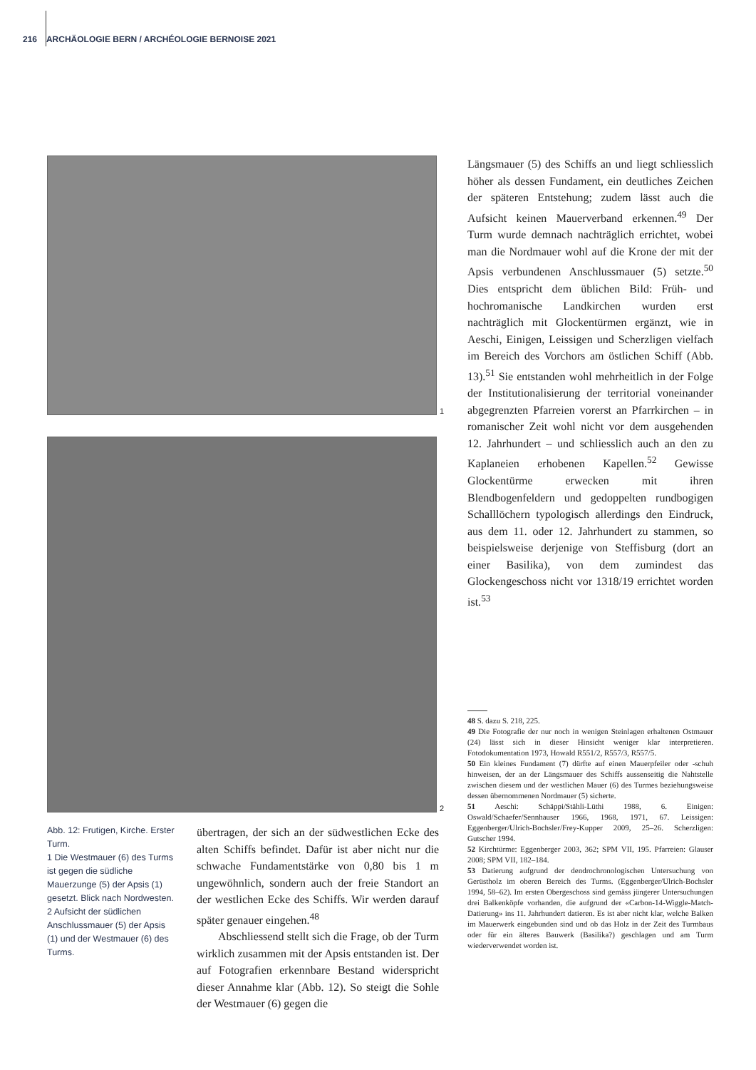216 ARCHÄOLOGIE BERN / ARCHÉOLOGIE BERNOISE 2021
1
2
Abb. 12: Frutigen, Kirche. Erster Turm.
1 Die Westmauer (6) des Turms ist gegen die südliche Mauerzunge (5) der Apsis (1) gesetzt. Blick nach Nordwesten.
2 Aufsicht der südlichen Anschlussmauer (5) der Apsis (1) und der Westmauer (6) des Turms.
übertragen, der sich an der südwestlichen Ecke des alten Schiffs befindet. Dafür ist aber nicht nur die schwache Fundamentstärke von 0,80 bis 1 m ungewöhnlich, sondern auch der freie Standort an der westlichen Ecke des Schiffs. Wir werden darauf später genauer eingehen.<sup>48</sup>
Abschliessend stellt sich die Frage, ob der Turm wirklich zusammen mit der Apsis entstanden ist. Der auf Fotografien erkennbare Bestand widerspricht dieser Annahme klar (Abb. 12). So steigt die Sohle der Westmauer (6) gegen die
Längsmauer (5) des Schiffs an und liegt schliesslich höher als dessen Fundament, ein deutliches Zeichen der späteren Entstehung; zudem lässt auch die Aufsicht keinen Mauerverband erkennen.<sup>49</sup> Der Turm wurde demnach nachträglich errichtet, wobei man die Nordmauer wohl auf die Krone der mit der Apsis verbundenen Anschlussmauer (5) setzte.<sup>50</sup> Dies entspricht dem üblichen Bild: Früh- und hochromanische Landkirchen wurden erst nachträglich mit Glockentürmen ergänzt, wie in Aeschi, Einigen, Leissigen und Scherzligen vielfach im Bereich des Vorchors am östlichen Schiff (Abb. 13).<sup>51</sup> Sie entstanden wohl mehrheitlich in der Folge der Institutionalisierung der territorial voneinander abgegrenzten Pfarreien vorerst an Pfarrkirchen – in romanischer Zeit wohl nicht vor dem ausgehenden 12. Jahrhundert – und schliesslich auch an den zu Kaplaneien erhobenen Kapellen.<sup>52</sup> Gewisse Glockentürme erwecken mit ihren Blendbogenfeldern und gedoppelten rundbogigen Schalllöchern typologisch allerdings den Eindruck, aus dem 11. oder 12. Jahrhundert zu stammen, so beispielsweise derjenige von Steffisburg (dort an einer Basilika), von dem zumindest das Glockengeschoss nicht vor 1318/19 errichtet worden ist.<sup>53</sup>
48 S. dazu S. 218, 225.
49 Die Fotografie der nur noch in wenigen Steinlagen erhaltenen Ostmauer (24) lässt sich in dieser Hinsicht weniger klar interpretieren. Fotodokumentation 1973, Howald R551/2, R557/3, R557/5.
50 Ein kleines Fundament (7) dürfte auf einen Mauerpfeiler oder -schuh hinweisen, der an der Längsmauer des Schiffs aussenseitig die Nahtstelle zwischen diesem und der westlichen Mauer (6) des Turmes beziehungsweise dessen übernommenen Nordmauer (5) sicherte.
51 Aeschi: Schäppi/Stähli-Lüthi 1988, 6. Einigen: Oswald/Schaefer/Sennhauser 1966, 1968, 1971, 67. Leissigen: Eggenberger/Ulrich-Bochsler/Frey-Kupper 2009, 25–26. Scherzligen: Gutscher 1994.
52 Kirchtürme: Eggenberger 2003, 362; SPM VII, 195. Pfarreien: Glauser 2008; SPM VII, 182–184.
53 Datierung aufgrund der dendrochronologischen Untersuchung von Gerüstholz im oberen Bereich des Turms. (Eggenberger/Ulrich-Bochsler 1994, 58–62). Im ersten Obergeschoss sind gemäss jüngerer Untersuchungen drei Balkenköpfe vorhanden, die aufgrund der «Carbon-14-Wiggle-Match-Datierung» ins 11. Jahrhundert datieren. Es ist aber nicht klar, welche Balken im Mauerwerk eingebunden sind und ob das Holz in der Zeit des Turmbaus oder für ein älteres Bauwerk (Basilika?) geschlagen und am Turm wiederverwendet worden ist.